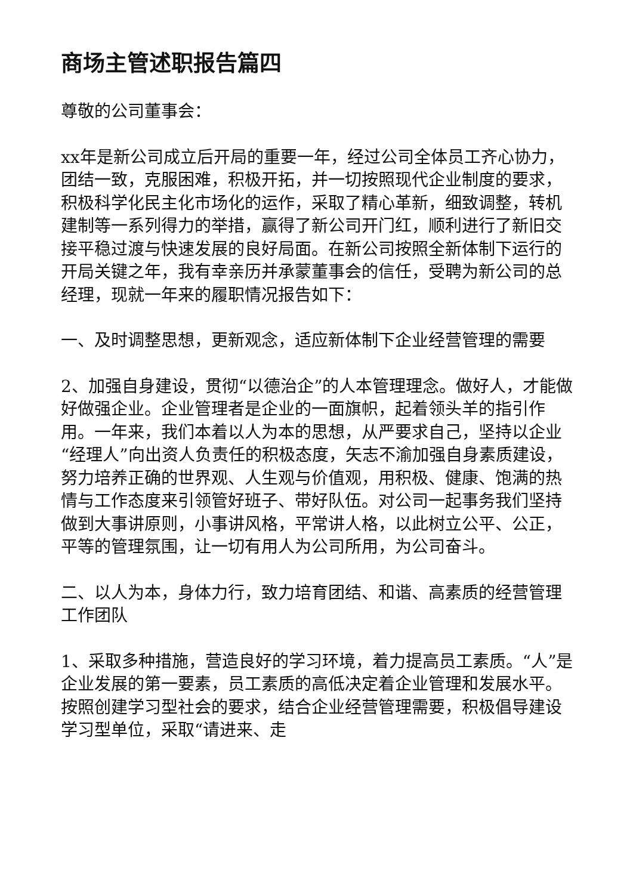商场主管述职报告篇四
尊敬的公司董事会：
xx年是新公司成立后开局的重要一年，经过公司全体员工齐心协力，团结一致，克服困难，积极开拓，并一切按照现代企业制度的要求，积极科学化民主化市场化的运作，采取了精心革新，细致调整，转机建制等一系列得力的举措，赢得了新公司开门红，顺利进行了新旧交接平稳过渡与快速发展的良好局面。在新公司按照全新体制下运行的开局关键之年，我有幸亲历并承蒙董事会的信任，受聘为新公司的总经理，现就一年来的履职情况报告如下：
一、及时调整思想，更新观念，适应新体制下企业经营管理的需要
2、加强自身建设，贯彻“以德治企”的人本管理理念。做好人，才能做好做强企业。企业管理者是企业的一面旗帜，起着领头羊的指引作用。一年来，我们本着以人为本的思想，从严要求自己，坚持以企业“经理人”向出资人负责任的积极态度，矢志不渝加强自身素质建设，努力培养正确的世界观、人生观与价值观，用积极、健康、饱满的热情与工作态度来引领管好班子、带好队伍。对公司一起事务我们坚持做到大事讲原则，小事讲风格，平常讲人格，以此树立公平、公正，平等的管理氛围，让一切有用人为公司所用，为公司奋斗。
二、以人为本，身体力行，致力培育团结、和谐、高素质的经营管理工作团队
1、采取多种措施，营造良好的学习环境，着力提高员工素质。“人”是企业发展的第一要素，员工素质的高低决定着企业管理和发展水平。按照创建学习型社会的要求，结合企业经营管理需要，积极倡导建设学习型单位，采取“请进来、走